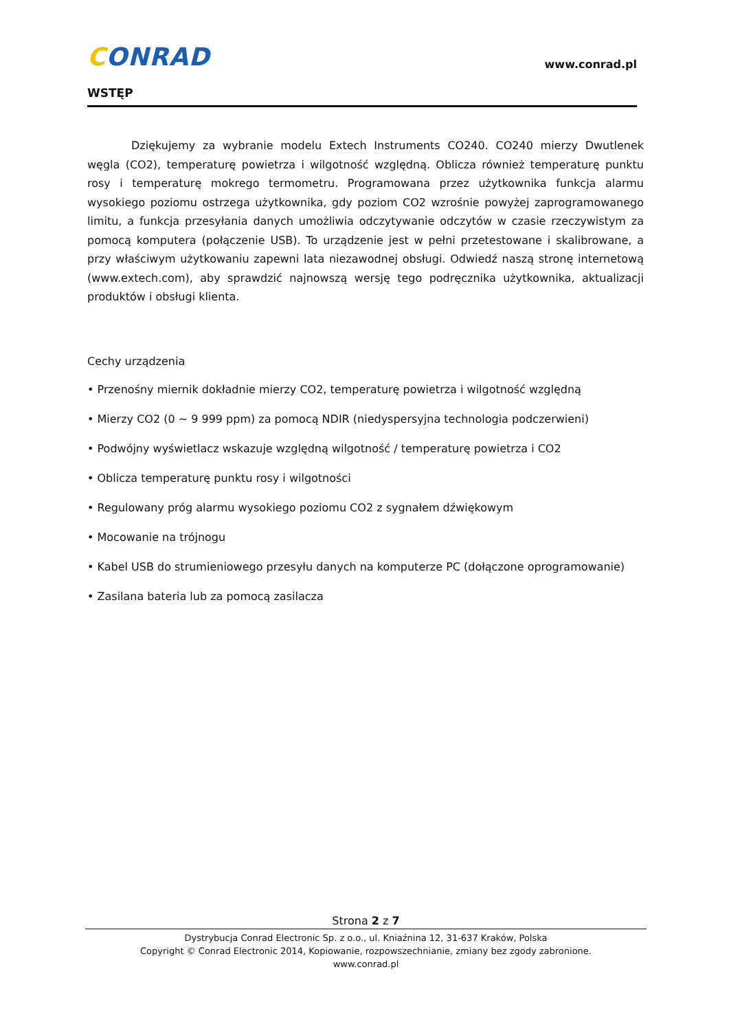CONRAD
www.conrad.pl
WSTĘP
Dziękujemy za wybranie modelu Extech Instruments CO240. CO240 mierzy Dwutlenek węgla (CO2), temperaturę powietrza i wilgotność względną. Oblicza również temperaturę punktu rosy i temperaturę mokrego termometru. Programowana przez użytkownika funkcja alarmu wysokiego poziomu ostrzega użytkownika, gdy poziom CO2 wzrośnie powyżej zaprogramowanego limitu, a funkcja przesyłania danych umożliwia odczytywanie odczytów w czasie rzeczywistym za pomocą komputera (połączenie USB). To urządzenie jest w pełni przetestowane i skalibrowane, a przy właściwym użytkowaniu zapewni lata niezawodnej obsługi. Odwiedź naszą stronę internetową (www.extech.com), aby sprawdzić najnowszą wersję tego podręcznika użytkownika, aktualizacji produktów i obsługi klienta.
Cechy urządzenia
• Przenośny miernik dokładnie mierzy CO2, temperaturę powietrza i wilgotność względną
• Mierzy CO2 (0 ~ 9 999 ppm) za pomocą NDIR (niedyspersyjna technologia podczerwieni)
• Podwójny wyświetlacz wskazuje względną wilgotność / temperaturę powietrza i CO2
• Oblicza temperaturę punktu rosy i wilgotności
• Regulowany próg alarmu wysokiego poziomu CO2 z sygnałem dźwiękowym
• Mocowanie na trójnogu
• Kabel USB do strumieniowego przesyłu danych na komputerze PC (dołączone oprogramowanie)
• Zasilana bateria lub za pomocą zasilacza
Strona 2 z 7
Dystrybucja Conrad Electronic Sp. z o.o., ul. Kniaźnina 12, 31-637 Kraków, Polska
Copyright © Conrad Electronic 2014, Kopiowanie, rozpowszechnianie, zmiany bez zgody zabronione.
www.conrad.pl